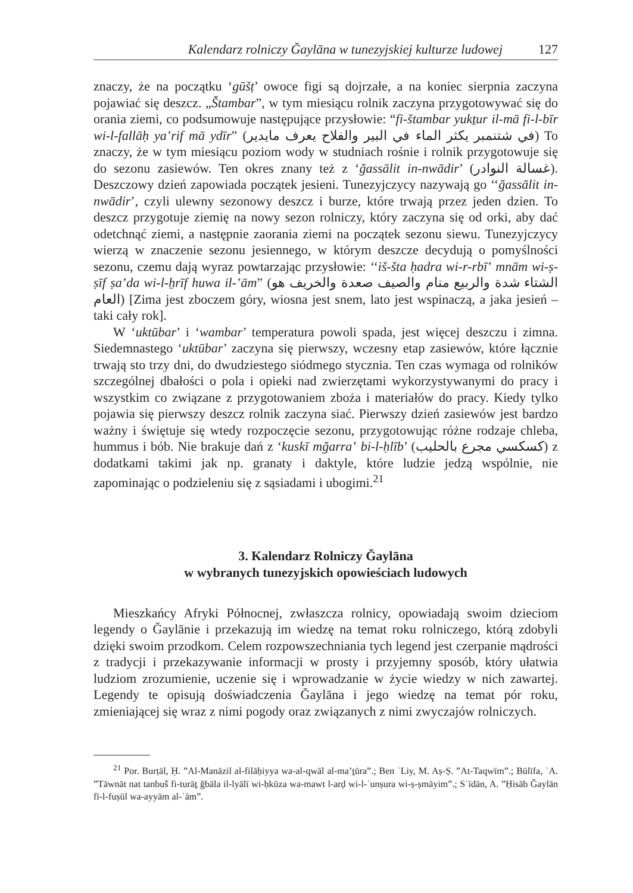Kalendarz rolniczy Ğaylāna w tunezyjskiej kulturze ludowej 127
znaczy, że na początku ‘gūšṭ’ owoce figi są dojrzałe, a na koniec sierpnia zaczyna pojawiać się deszcz. „Štambar”, w tym miesiącu rolnik zaczyna przygotowywać się do orania ziemi, co podsumowuje następujące przysłowie: “fi-štambar yukṯur il-mā fi-l-bīr wi-l-fallāḥ ya‛rif mā ydīr” (في شتنمبر يكثر الماء في البير والفلاح يعرف مايدير) To znaczy, że w tym miesiącu poziom wody w studniach rośnie i rolnik przygotowuje się do sezonu zasiewów. Ten okres znany też z ‘ğassālit in-nwādir’ (غسالة النوادر). Deszczowy dzień zapowiada początek jesieni. Tunezyjczycy nazywają go ‘‘ğassālit in-nwādir’, czyli ulewny sezonowy deszcz i burze, które trwają przez jeden dzien. To deszcz przygotuje ziemię na nowy sezon rolniczy, który zaczyna się od orki, aby dać odetchnąć ziemi, a następnie zaorania ziemi na początek sezonu siewu. Tunezyjczycy wierzą w znaczenie sezonu jesiennego, w którym deszcze decydują o pomyślności sezonu, czemu dają wyraz powtarzając przysłowie: ‘‘iš-šta ḥadra wi-r-rbī‛ mnām wi-ṣ-ṣīf ṣa‛da wi-l-ẖrīf huwa il-‛ām” (الشتاء شدة والربيع منام والصيف صعدة والخريف هو العام) [Zima jest zboczem góry, wiosna jest snem, lato jest wspinaczą, a jaka jesień – taki cały rok].
W ‘uktūbar’ i ‘wambar’ temperatura powoli spada, jest więcej deszczu i zimna. Siedemnastego ‘uktūbar’ zaczyna się pierwszy, wczesny etap zasiewów, które łącznie trwają sto trzy dni, do dwudziestego siódmego stycznia. Ten czas wymaga od rolników szczególnej dbałości o pola i opieki nad zwierzętami wykorzystywanymi do pracy i wszystkim co związane z przygotowaniem zboża i materiałów do pracy. Kiedy tylko pojawia się pierwszy deszcz rolnik zaczyna siać. Pierwszy dzień zasiewów jest bardzo ważny i świętuje się wtedy rozpoczęcie sezonu, przygotowując różne rodzaje chleba, hummus i bób. Nie brakuje dań z ‘kuskī mğarra‛ bi-l-ḥlīb’ (كسكسي مجرع بالحليب) z dodatkami takimi jak np. granaty i daktyle, które ludzie jedzą wspólnie, nie zapominając o podzieleniu się z sąsiadami i ubogimi.<sup>21</sup>
3. Kalendarz Rolniczy Ğaylāna
w wybranych tunezyjskich opowieściach ludowych
Mieszkańcy Afryki Północnej, zwłaszcza rolnicy, opowiadają swoim dzieciom legendy o Ğaylānie i przekazują im wiedzę na temat roku rolniczego, którą zdobyli dzięki swoim przodkom. Celem rozpowszechniania tych legend jest czerpanie mądrości z tradycji i przekazywanie informacji w prosty i przyjemny sposób, który ułatwia ludziom zrozumienie, uczenie się i wprowadzanie w życie wiedzy w nich zawartej. Legendy te opisują doświadczenia Ğaylāna i jego wiedzę na temat pór roku, zmieniającej się wraz z nimi pogody oraz związanych z nimi zwyczajów rolniczych.
<sup>21</sup> Por. Burṭāl, Ḥ. ”Al-Manāzil al-filāḥiyya wa-al-qwāl al-ma’ṯūra”.; Ben ʿLiy, M. Aṣ-Ṣ. ”At-Taqwīm”.; Būlīfa, ʿA. ”Tāwnāt nat tanbuš fi-turāṯ ğbāla il-lyālī wi-ḥkūza wa-mawt l-arḍ wi-l-ʿunṣura wi-ṣ-ṣmāyim”.; Sʿīdān, A. ”Ḥisāb Ğaylān fī-l-fuṣūl wa-ayyām al-ʿām”.